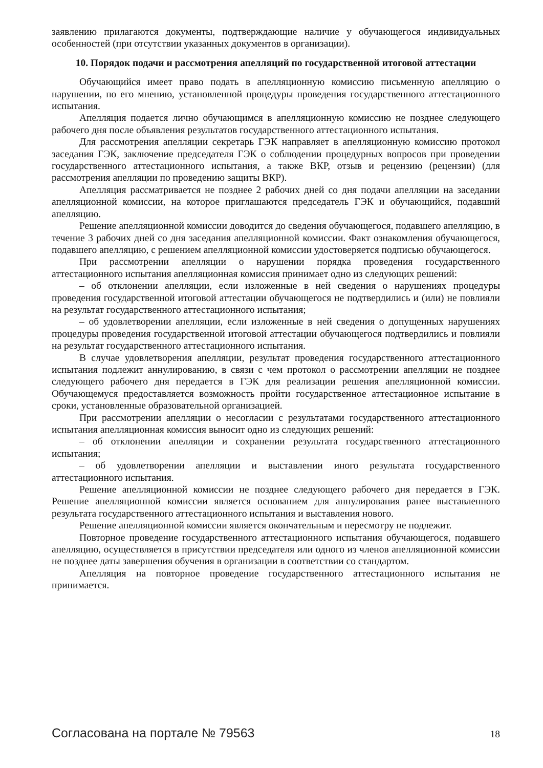заявлению прилагаются документы, подтверждающие наличие у обучающегося индивидуальных особенностей (при отсутствии указанных документов в организации).
10. Порядок подачи и рассмотрения апелляций по государственной итоговой аттестации
Обучающийся имеет право подать в апелляционную комиссию письменную апелляцию о нарушении, по его мнению, установленной процедуры проведения государственного аттестационного испытания.
Апелляция подается лично обучающимся в апелляционную комиссию не позднее следующего рабочего дня после объявления результатов государственного аттестационного испытания.
Для рассмотрения апелляции секретарь ГЭК направляет в апелляционную комиссию протокол заседания ГЭК, заключение председателя ГЭК о соблюдении процедурных вопросов при проведении государственного аттестационного испытания, а также ВКР, отзыв и рецензию (рецензии) (для рассмотрения апелляции по проведению защиты ВКР).
Апелляция рассматривается не позднее 2 рабочих дней со дня подачи апелляции на заседании апелляционной комиссии, на которое приглашаются председатель ГЭК и обучающийся, подавший апелляцию.
Решение апелляционной комиссии доводится до сведения обучающегося, подавшего апелляцию, в течение 3 рабочих дней со дня заседания апелляционной комиссии. Факт ознакомления обучающегося, подавшего апелляцию, с решением апелляционной комиссии удостоверяется подписью обучающегося.
При рассмотрении апелляции о нарушении порядка проведения государственного аттестационного испытания апелляционная комиссия принимает одно из следующих решений:
– об отклонении апелляции, если изложенные в ней сведения о нарушениях процедуры проведения государственной итоговой аттестации обучающегося не подтвердились и (или) не повлияли на результат государственного аттестационного испытания;
– об удовлетворении апелляции, если изложенные в ней сведения о допущенных нарушениях процедуры проведения государственной итоговой аттестации обучающегося подтвердились и повлияли на результат государственного аттестационного испытания.
В случае удовлетворения апелляции, результат проведения государственного аттестационного испытания подлежит аннулированию, в связи с чем протокол о рассмотрении апелляции не позднее следующего рабочего дня передается в ГЭК для реализации решения апелляционной комиссии. Обучающемуся предоставляется возможность пройти государственное аттестационное испытание в сроки, установленные образовательной организацией.
При рассмотрении апелляции о несогласии с результатами государственного аттестационного испытания апелляционная комиссия выносит одно из следующих решений:
– об отклонении апелляции и сохранении результата государственного аттестационного испытания;
– об удовлетворении апелляции и выставлении иного результата государственного аттестационного испытания.
Решение апелляционной комиссии не позднее следующего рабочего дня передается в ГЭК. Решение апелляционной комиссии является основанием для аннулирования ранее выставленного результата государственного аттестационного испытания и выставления нового.
Решение апелляционной комиссии является окончательным и пересмотру не подлежит.
Повторное проведение государственного аттестационного испытания обучающегося, подавшего апелляцию, осуществляется в присутствии председателя или одного из членов апелляционной комиссии не позднее даты завершения обучения в организации в соответствии со стандартом.
Апелляция на повторное проведение государственного аттестационного испытания не принимается.
Согласована на портале № 79563 18